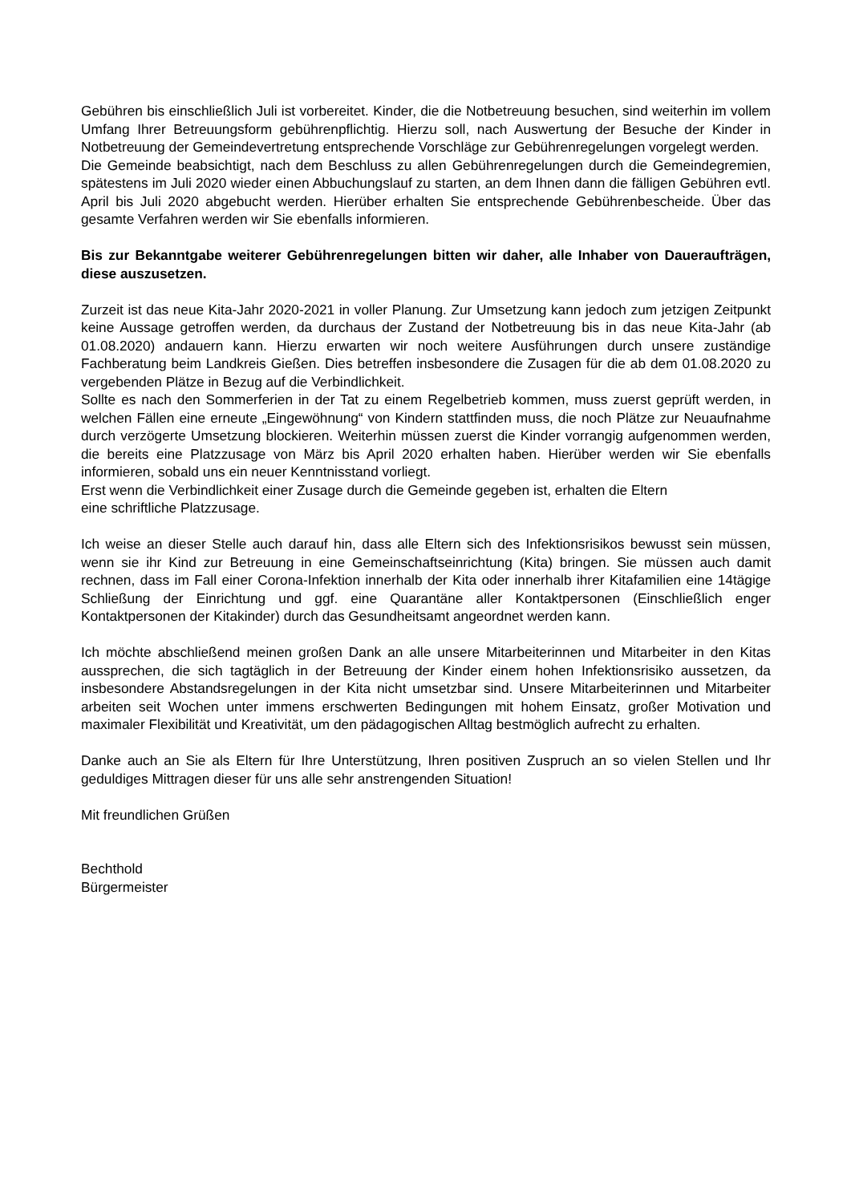Gebühren bis einschließlich Juli ist vorbereitet. Kinder, die die Notbetreuung besuchen, sind weiterhin im vollem Umfang Ihrer Betreuungsform gebührenpflichtig. Hierzu soll, nach Auswertung der Besuche der Kinder in Notbetreuung der Gemeindevertretung entsprechende Vorschläge zur Gebührenregelungen vorgelegt werden.
Die Gemeinde beabsichtigt, nach dem Beschluss zu allen Gebührenregelungen durch die Gemeindegremien, spätestens im Juli 2020 wieder einen Abbuchungslauf zu starten, an dem Ihnen dann die fälligen Gebühren evtl. April bis Juli 2020 abgebucht werden. Hierüber erhalten Sie entsprechende Gebührenbescheide. Über das gesamte Verfahren werden wir Sie ebenfalls informieren.
Bis zur Bekanntgabe weiterer Gebührenregelungen bitten wir daher, alle Inhaber von Daueraufträgen, diese auszusetzen.
Zurzeit ist das neue Kita-Jahr 2020-2021 in voller Planung. Zur Umsetzung kann jedoch zum jetzigen Zeitpunkt keine Aussage getroffen werden, da durchaus der Zustand der Notbetreuung bis in das neue Kita-Jahr (ab 01.08.2020) andauern kann. Hierzu erwarten wir noch weitere Ausführungen durch unsere zuständige Fachberatung beim Landkreis Gießen. Dies betreffen insbesondere die Zusagen für die ab dem 01.08.2020 zu vergebenden Plätze in Bezug auf die Verbindlichkeit.
Sollte es nach den Sommerferien in der Tat zu einem Regelbetrieb kommen, muss zuerst geprüft werden, in welchen Fällen eine erneute „Eingewöhnung“ von Kindern stattfinden muss, die noch Plätze zur Neuaufnahme durch verzögerte Umsetzung blockieren. Weiterhin müssen zuerst die Kinder vorrangig aufgenommen werden, die bereits eine Platzzusage von März bis April 2020 erhalten haben. Hierüber werden wir Sie ebenfalls informieren, sobald uns ein neuer Kenntnisstand vorliegt.
Erst wenn die Verbindlichkeit einer Zusage durch die Gemeinde gegeben ist, erhalten die Eltern
eine schriftliche Platzzusage.
Ich weise an dieser Stelle auch darauf hin, dass alle Eltern sich des Infektionsrisikos bewusst sein müssen, wenn sie ihr Kind zur Betreuung in eine Gemeinschaftseinrichtung (Kita) bringen. Sie müssen auch damit rechnen, dass im Fall einer Corona-Infektion innerhalb der Kita oder innerhalb ihrer Kitafamilien eine 14tägige Schließung der Einrichtung und ggf. eine Quarantäne aller Kontaktpersonen (Einschließlich enger Kontaktpersonen der Kitakinder) durch das Gesundheitsamt angeordnet werden kann.
Ich möchte abschließend meinen großen Dank an alle unsere Mitarbeiterinnen und Mitarbeiter in den Kitas aussprechen, die sich tagtäglich in der Betreuung der Kinder einem hohen Infektionsrisiko aussetzen, da insbesondere Abstandsregelungen in der Kita nicht umsetzbar sind. Unsere Mitarbeiterinnen und Mitarbeiter arbeiten seit Wochen unter immens erschwerten Bedingungen mit hohem Einsatz, großer Motivation und maximaler Flexibilität und Kreativität, um den pädagogischen Alltag bestmöglich aufrecht zu erhalten.
Danke auch an Sie als Eltern für Ihre Unterstützung, Ihren positiven Zuspruch an so vielen Stellen und Ihr geduldiges Mittragen dieser für uns alle sehr anstrengenden Situation!
Mit freundlichen Grüßen
Bechthold
Bürgermeister